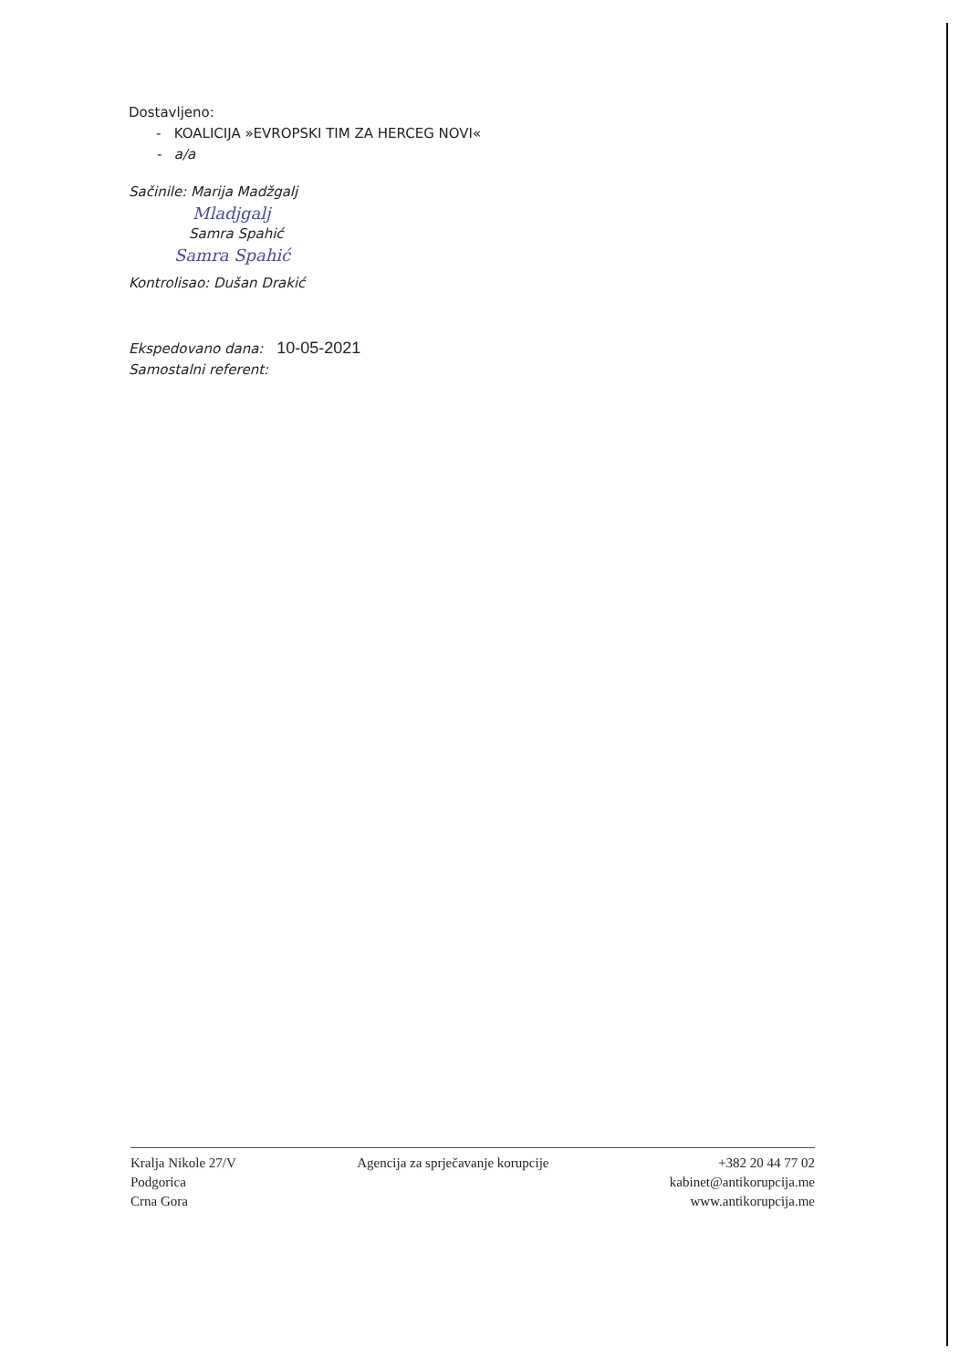Dostavljeno:
- KOALICIJA »EVROPSKI TIM ZA HERCEG NOVI«
- a/a
Sačinile: Marija Madžgalj
Mladjgalj
Samra Spahić
Samra Spahić
Kontrolisao: Dušan Drakić
Ekspedovano dana: 10-05-2021
Samostalni referent:
Kralja Nikole 27/V
Podgorica
Crna Gora
Agencija za sprječavanje korupcije
+382 20 44 77 02
kabinet@antikorupcija.me
www.antikorupcija.me